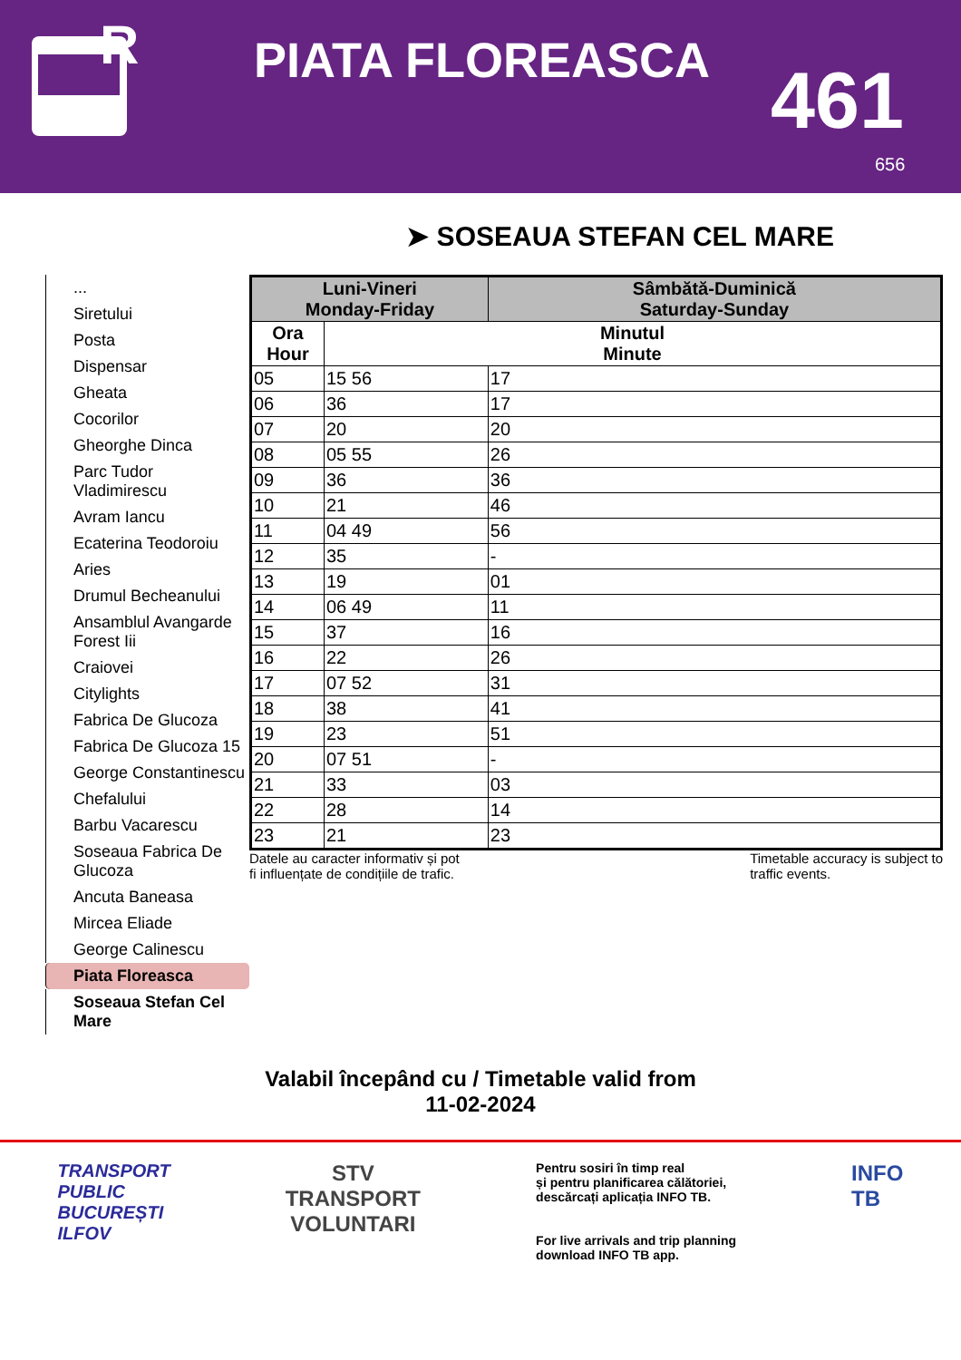R
PIATA FLOREASCA 461
656
➤ SOSEAUA STEFAN CEL MARE
...
Siretului
Posta
Dispensar
Gheata
Cocorilor
Gheorghe Dinca
Parc Tudor Vladimirescu
Avram Iancu
Ecaterina Teodoroiu
Aries
Drumul Becheanului
Ansamblul Avangarde Forest Iii
Craiovei
Citylights
Fabrica De Glucoza
Fabrica De Glucoza 15
George Constantinescu
Chefalului
Barbu Vacarescu
Soseaua Fabrica De Glucoza
Ancuta Baneasa
Mircea Eliade
George Calinescu
Piata Floreasca
Soseaua Stefan Cel Mare
| Luni-Vineri Monday-Friday | | Sâmbătă-Duminică Saturday-Sunday |
| --- | --- | --- |
| Ora Hour | Minutul Minute | |
| 05 | 15 56 | 17 |
| 06 | 36 | 17 |
| 07 | 20 | 20 |
| 08 | 05 55 | 26 |
| 09 | 36 | 36 |
| 10 | 21 | 46 |
| 11 | 04 49 | 56 |
| 12 | 35 | - |
| 13 | 19 | 01 |
| 14 | 06 49 | 11 |
| 15 | 37 | 16 |
| 16 | 22 | 26 |
| 17 | 07 52 | 31 |
| 18 | 38 | 41 |
| 19 | 23 | 51 |
| 20 | 07 51 | - |
| 21 | 33 | 03 |
| 22 | 28 | 14 |
| 23 | 21 | 23 |
Datele au caracter informativ și pot
fi influențate de condițiile de trafic.
Timetable accuracy is subject to
traffic events.
Valabil începând cu / Timetable valid from
11-02-2024
TRANSPORT
PUBLIC
BUCUREȘTI
ILFOV
STV
TRANSPORT
VOLUNTARI
Pentru sosiri în timp real
și pentru planificarea călătoriei,
descărcați aplicația INFO TB.
For live arrivals and trip planning
download INFO TB app.
INFO
TB